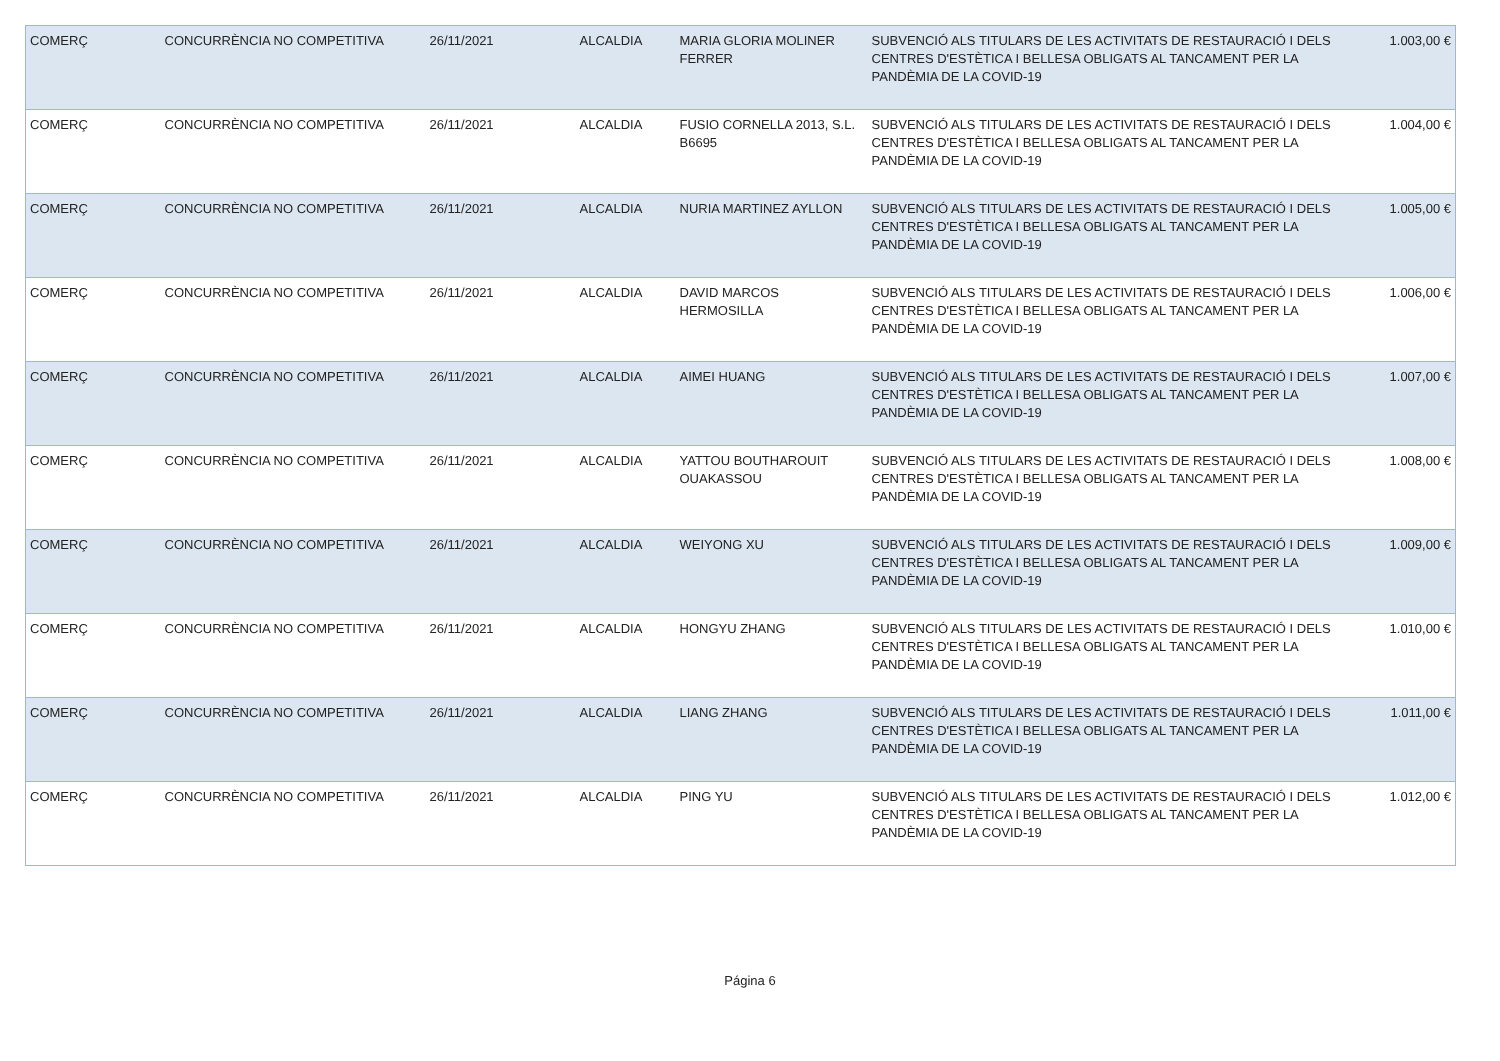| COMERÇ | CONCURRÈNCIA NO COMPETITIVA | 26/11/2021 | ALCALDIA | MARIA GLORIA MOLINER FERRER | SUBVENCIÓ ALS TITULARS DE LES ACTIVITATS DE RESTAURACIÓ I DELS CENTRES D'ESTÈTICA I BELLESA OBLIGATS AL TANCAMENT PER LA PANDÈMIA DE LA COVID-19 | 1.003,00 € |
| COMERÇ | CONCURRÈNCIA NO COMPETITIVA | 26/11/2021 | ALCALDIA | FUSIO CORNELLA 2013, S.L. B6695 | SUBVENCIÓ ALS TITULARS DE LES ACTIVITATS DE RESTAURACIÓ I DELS CENTRES D'ESTÈTICA I BELLESA OBLIGATS AL TANCAMENT PER LA PANDÈMIA DE LA COVID-19 | 1.004,00 € |
| COMERÇ | CONCURRÈNCIA NO COMPETITIVA | 26/11/2021 | ALCALDIA | NURIA MARTINEZ AYLLON | SUBVENCIÓ ALS TITULARS DE LES ACTIVITATS DE RESTAURACIÓ I DELS CENTRES D'ESTÈTICA I BELLESA OBLIGATS AL TANCAMENT PER LA PANDÈMIA DE LA COVID-19 | 1.005,00 € |
| COMERÇ | CONCURRÈNCIA NO COMPETITIVA | 26/11/2021 | ALCALDIA | DAVID MARCOS HERMOSILLA | SUBVENCIÓ ALS TITULARS DE LES ACTIVITATS DE RESTAURACIÓ I DELS CENTRES D'ESTÈTICA I BELLESA OBLIGATS AL TANCAMENT PER LA PANDÈMIA DE LA COVID-19 | 1.006,00 € |
| COMERÇ | CONCURRÈNCIA NO COMPETITIVA | 26/11/2021 | ALCALDIA | AIMEI HUANG | SUBVENCIÓ ALS TITULARS DE LES ACTIVITATS DE RESTAURACIÓ I DELS CENTRES D'ESTÈTICA I BELLESA OBLIGATS AL TANCAMENT PER LA PANDÈMIA DE LA COVID-19 | 1.007,00 € |
| COMERÇ | CONCURRÈNCIA NO COMPETITIVA | 26/11/2021 | ALCALDIA | YATTOU BOUTHAROUIT OUAKASSOU | SUBVENCIÓ ALS TITULARS DE LES ACTIVITATS DE RESTAURACIÓ I DELS CENTRES D'ESTÈTICA I BELLESA OBLIGATS AL TANCAMENT PER LA PANDÈMIA DE LA COVID-19 | 1.008,00 € |
| COMERÇ | CONCURRÈNCIA NO COMPETITIVA | 26/11/2021 | ALCALDIA | WEIYONG XU | SUBVENCIÓ ALS TITULARS DE LES ACTIVITATS DE RESTAURACIÓ I DELS CENTRES D'ESTÈTICA I BELLESA OBLIGATS AL TANCAMENT PER LA PANDÈMIA DE LA COVID-19 | 1.009,00 € |
| COMERÇ | CONCURRÈNCIA NO COMPETITIVA | 26/11/2021 | ALCALDIA | HONGYU ZHANG | SUBVENCIÓ ALS TITULARS DE LES ACTIVITATS DE RESTAURACIÓ I DELS CENTRES D'ESTÈTICA I BELLESA OBLIGATS AL TANCAMENT PER LA PANDÈMIA DE LA COVID-19 | 1.010,00 € |
| COMERÇ | CONCURRÈNCIA NO COMPETITIVA | 26/11/2021 | ALCALDIA | LIANG ZHANG | SUBVENCIÓ ALS TITULARS DE LES ACTIVITATS DE RESTAURACIÓ I DELS CENTRES D'ESTÈTICA I BELLESA OBLIGATS AL TANCAMENT PER LA PANDÈMIA DE LA COVID-19 | 1.011,00 € |
| COMERÇ | CONCURRÈNCIA NO COMPETITIVA | 26/11/2021 | ALCALDIA | PING YU | SUBVENCIÓ ALS TITULARS DE LES ACTIVITATS DE RESTAURACIÓ I DELS CENTRES D'ESTÈTICA I BELLESA OBLIGATS AL TANCAMENT PER LA PANDÈMIA DE LA COVID-19 | 1.012,00 € |
Página 6